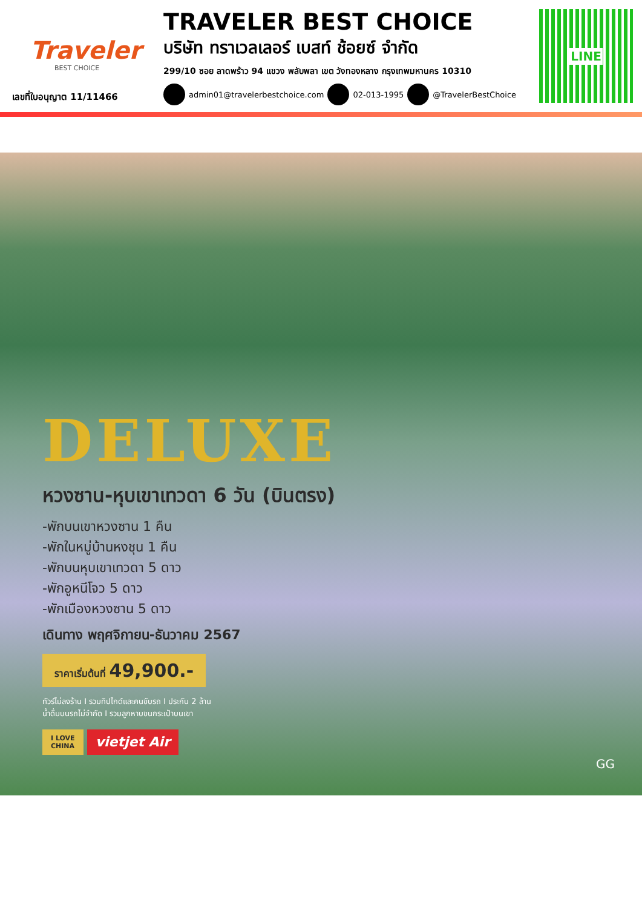Traveler
BEST CHOICE
เลขที่ใบอนุญาต 11/11466
TRAVELER BEST CHOICE
บริษัท ทราเวลเลอร์ เบสท์ ช้อยซ์ จำกัด
299/10 ซอย ลาดพร้าว 94 แขวง พลับพลา เขต วังทองหลาง กรุงเทพมหานคร 10310
admin01@travelerbestchoice.com 02-013-1995 @TravelerBestChoice
LINE
DELUXE
หวงซาน-หุบเขาเทวดา 6 วัน (บินตรง)
-พักบนเขาหวงซาน 1 คืน
-พักในหมู่บ้านหงชุน 1 คืน
-พักบนหุบเขาเทวดา 5 ดาว
-พักอูหนีโจว 5 ดาว
-พักเมืองหวงซาน 5 ดาว
เดินทาง พฤศจิกายน-ธันวาคม 2567
ราคาเริ่มต้นที่ 49,900.-
ทัวร์ไม่ลงร้าน I รวมทิปไกด์และคนขับรถ I ประกัน 2 ล้าน
น้ำดื่มบนรถไม่จำกัด I รวมลูกหาบขนกระเป๋าบนเขา
I LOVE
CHINA
vietjet Air
GG